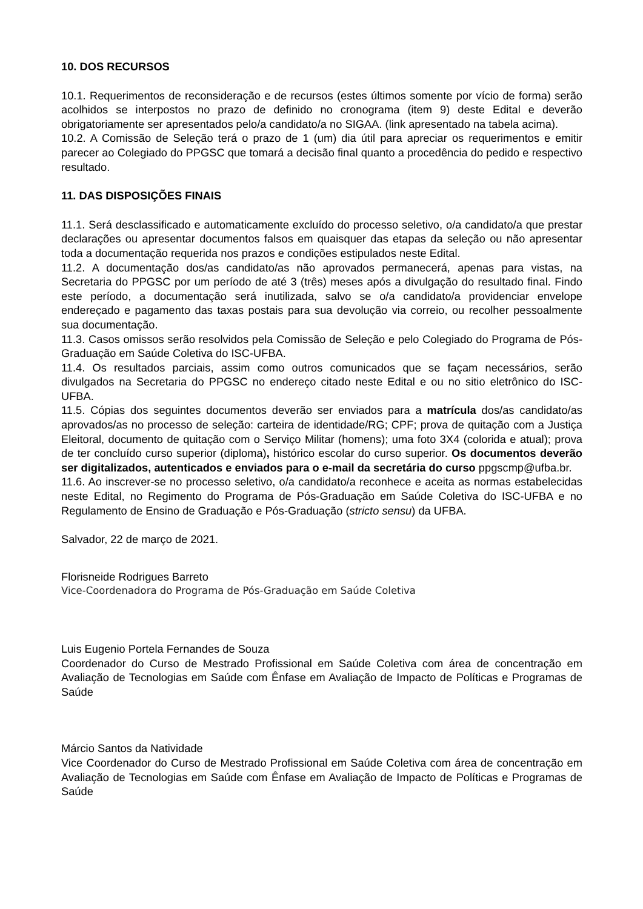10. DOS RECURSOS
10.1. Requerimentos de reconsideração e de recursos (estes últimos somente por vício de forma) serão acolhidos se interpostos no prazo de definido no cronograma (item 9) deste Edital e deverão obrigatoriamente ser apresentados pelo/a candidato/a no SIGAA. (link apresentado na tabela acima).
10.2. A Comissão de Seleção terá o prazo de 1 (um) dia útil para apreciar os requerimentos e emitir parecer ao Colegiado do PPGSC que tomará a decisão final quanto a procedência do pedido e respectivo resultado.
11. DAS DISPOSIÇÕES FINAIS
11.1. Será desclassificado e automaticamente excluído do processo seletivo, o/a candidato/a que prestar declarações ou apresentar documentos falsos em quaisquer das etapas da seleção ou não apresentar toda a documentação requerida nos prazos e condições estipulados neste Edital.
11.2. A documentação dos/as candidato/as não aprovados permanecerá, apenas para vistas, na Secretaria do PPGSC por um período de até 3 (três) meses após a divulgação do resultado final. Findo este período, a documentação será inutilizada, salvo se o/a candidato/a providenciar envelope endereçado e pagamento das taxas postais para sua devolução via correio, ou recolher pessoalmente sua documentação.
11.3. Casos omissos serão resolvidos pela Comissão de Seleção e pelo Colegiado do Programa de Pós-Graduação em Saúde Coletiva do ISC-UFBA.
11.4. Os resultados parciais, assim como outros comunicados que se façam necessários, serão divulgados na Secretaria do PPGSC no endereço citado neste Edital e ou no sitio eletrônico do ISC-UFBA.
11.5. Cópias dos seguintes documentos deverão ser enviados para a matrícula dos/as candidato/as aprovados/as no processo de seleção: carteira de identidade/RG; CPF; prova de quitação com a Justiça Eleitoral, documento de quitação com o Serviço Militar (homens); uma foto 3X4 (colorida e atual); prova de ter concluído curso superior (diploma), histórico escolar do curso superior. Os documentos deverão ser digitalizados, autenticados e enviados para o e-mail da secretária do curso ppgscmp@ufba.br.
11.6. Ao inscrever-se no processo seletivo, o/a candidato/a reconhece e aceita as normas estabelecidas neste Edital, no Regimento do Programa de Pós-Graduação em Saúde Coletiva do ISC-UFBA e no Regulamento de Ensino de Graduação e Pós-Graduação (stricto sensu) da UFBA.
Salvador, 22 de março de 2021.
Florisneide Rodrigues Barreto
Vice-Coordenadora do Programa de Pós-Graduação em Saúde Coletiva
Luis Eugenio Portela Fernandes de Souza
Coordenador do Curso de Mestrado Profissional em Saúde Coletiva com área de concentração em Avaliação de Tecnologias em Saúde com Ênfase em Avaliação de Impacto de Políticas e Programas de Saúde
Márcio Santos da Natividade
Vice Coordenador do Curso de Mestrado Profissional em Saúde Coletiva com área de concentração em Avaliação de Tecnologias em Saúde com Ênfase em Avaliação de Impacto de Políticas e Programas de Saúde